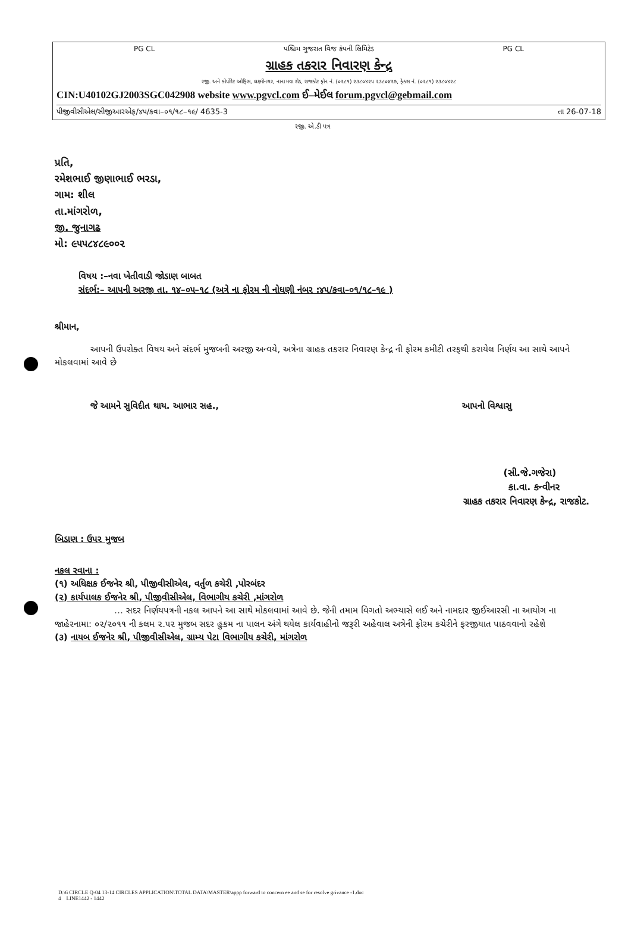PG CL પશ્ચિમ ગુજરાત વિજ કંપની લિમિટેડ PG CL
ગ્રાહક તકરાર નિવારણ કેન્દ્ર
રજી. અને કોર્પોરેટ ઓફિસ, લક્ષ્મીનગર, નાના મવા રોડ, રાજકોટ ફોન નં. (૦૨૮૧) ૨૩૮૦૪૨૫ ૨૩૮૦૪૨૭, ફેક્સ નં. (૦૨૮૧) ૨૩૮૦૪૨૮
CIN:U40102GJ2003SGC042908 website www.pgvcl.com ઈ–મેઈલ forum.pgvcl@gebmail.com
પીજીવીસીએલ/સીજીઆરએફ/૪૫/કવા–૦૧/૧૮–૧૯/ 4635-3 તા 26-07-18
રજી. એ.ડી પત્ર
પ્રતિ,
રમેશભાઈ જીણાભાઈ ભરડા,
ગામ: શીલ
તા.માંગરોળ,
જી. જુનાગઢ
મો: ૯૫૫૮૪૮૯૦૦૨
વિષય :–નવા ખેતીવાડી જોડાણ બાબત
સંદર્ભ:– આપની અરજી તા. ૧૪–૦૫–૧૮ (અત્રે ના ફોરમ ની નોધણી નંબર :૪૫/કવા–૦૧/૧૮–૧૯ )
શ્રીમાન,
આપની ઉપરોક્ત વિષય અને સંદર્ભ મુજબની અરજી અન્વયે, અત્રેના ગ્રાહક તકરાર નિવારણ કેન્દ્ર ની ફોરમ કમીટી તરફથી કરાયેલ નિર્ણય આ સાથે આપને મોકલવામાં આવે છે
જે આમને સુવિદીત થાય. આભાર સહ., આપનો વિશ્વાસુ
(સી.જે.ગજેરા)
કા.વા. કન્વીનર
ગ્રાહક તકરાર નિવારણ કેન્દ્ર, રાજકોટ.
બિડાણ : ઉપર મુજબ
નકલ રવાના :
(૧) અધિક્ષક ઈજનેર શ્રી, પીજીવીસીએલ, વર્તુળ કચેરી ,પોરબંદર
(૨) કાર્યપાલક ઈજનેર શ્રી, પીજીવીસીએલ, વિભાગીય કચેરી ,માંગરોળ
… સદર નિર્ણયપત્રની નકલ આપને આ સાથે મોકલવામાં આવે છે. જેની તમામ વિગતો અભ્યાસે લઈ અને નામદાર જીઈઆરસી ના આયોગ ના જાહેરનામા: ૦૨/૨૦૧૧ ની કલમ ૨.૫૨ મુજબ સદર હુકમ ના પાલન અંગે થયેલ કાર્યવાહીનો જરૂરી અહેવાલ અત્રેની ફોરમ કચેરીને ફરજીયાત પાઠવવાનો રહેશે
(૩) નાયબ ઈજનેર શ્રી, પીજીવીસીએલ, ગ્રામ્ય પેટા વિભાગીય કચેરી, માંગરોળ
D:\6 CIRCLE Q-04 13-14 CIRCLES APPLICATION\TOTAL DATA\MASTER\appp forward to concern ee and se for resolve grivance -1.doc
4 LINE1442 - 1442